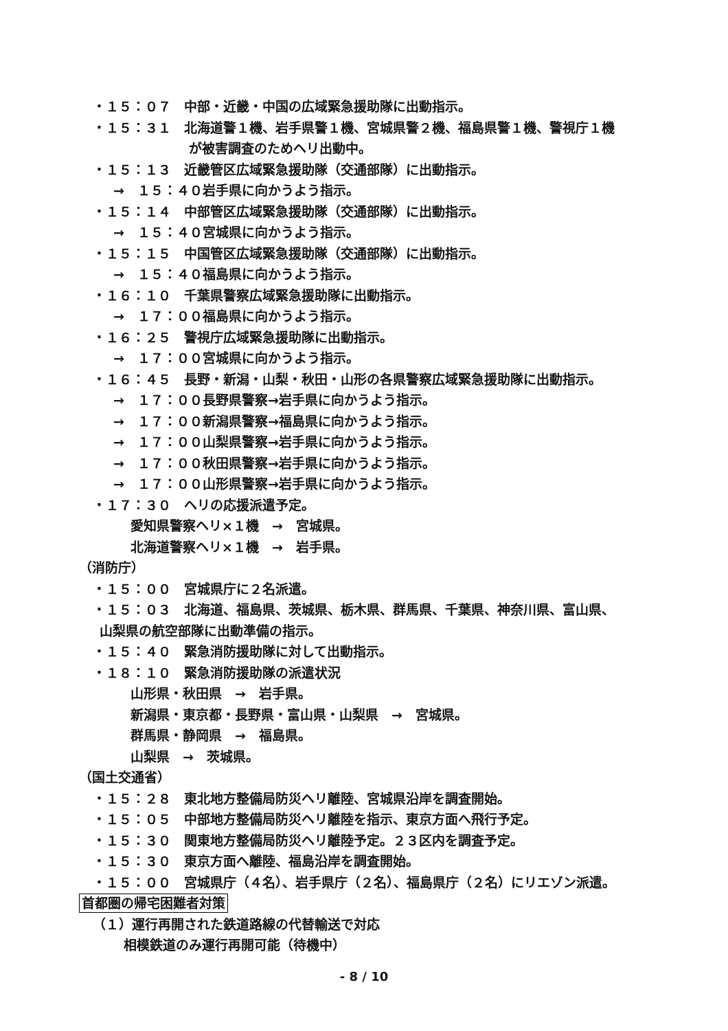・１５：０７　中部・近畿・中国の広域緊急援助隊に出動指示。
・１５：３１　北海道警１機、岩手県警１機、宮城県警２機、福島県警１機、警視庁１機
が被害調査のためヘリ出動中。
・１５：１３　近畿管区広域緊急援助隊（交通部隊）に出動指示。
→　１５：４０岩手県に向かうよう指示。
・１５：１４　中部管区広域緊急援助隊（交通部隊）に出動指示。
→　１５：４０宮城県に向かうよう指示。
・１５：１５　中国管区広域緊急援助隊（交通部隊）に出動指示。
→　１５：４０福島県に向かうよう指示。
・１６：１０　千葉県警察広域緊急援助隊に出動指示。
→　１７：００福島県に向かうよう指示。
・１６：２５　警視庁広域緊急援助隊に出動指示。
→　１７：００宮城県に向かうよう指示。
・１６：４５　長野・新潟・山梨・秋田・山形の各県警察広域緊急援助隊に出動指示。
→　１７：００長野県警察→岩手県に向かうよう指示。
→　１７：００新潟県警察→福島県に向かうよう指示。
→　１７：００山梨県警察→岩手県に向かうよう指示。
→　１７：００秋田県警察→岩手県に向かうよう指示。
→　１７：００山形県警察→岩手県に向かうよう指示。
・１７：３０　ヘリの応援派遣予定。
愛知県警察ヘリ×１機　→　宮城県。
北海道警察ヘリ×１機　→　岩手県。
（消防庁）
・１５：００　宮城県庁に２名派遣。
・１５：０３　北海道、福島県、茨城県、栃木県、群馬県、千葉県、神奈川県、富山県、
山梨県の航空部隊に出動準備の指示。
・１５：４０　緊急消防援助隊に対して出動指示。
・１８：１０　緊急消防援助隊の派遣状況
山形県・秋田県　→　岩手県。
新潟県・東京都・長野県・富山県・山梨県　→　宮城県。
群馬県・静岡県　→　福島県。
山梨県　→　茨城県。
（国土交通省）
・１５：２８　東北地方整備局防災ヘリ離陸、宮城県沿岸を調査開始。
・１５：０５　中部地方整備局防災ヘリ離陸を指示、東京方面へ飛行予定。
・１５：３０　関東地方整備局防災ヘリ離陸予定。２３区内を調査予定。
・１５：３０　東京方面へ離陸、福島沿岸を調査開始。
・１５：００　宮城県庁（４名）、岩手県庁（２名）、福島県庁（２名）にリエゾン派遣。
首都圏の帰宅困難者対策
（１）運行再開された鉄道路線の代替輸送で対応
相模鉄道のみ運行再開可能（待機中）
- 8 / 10